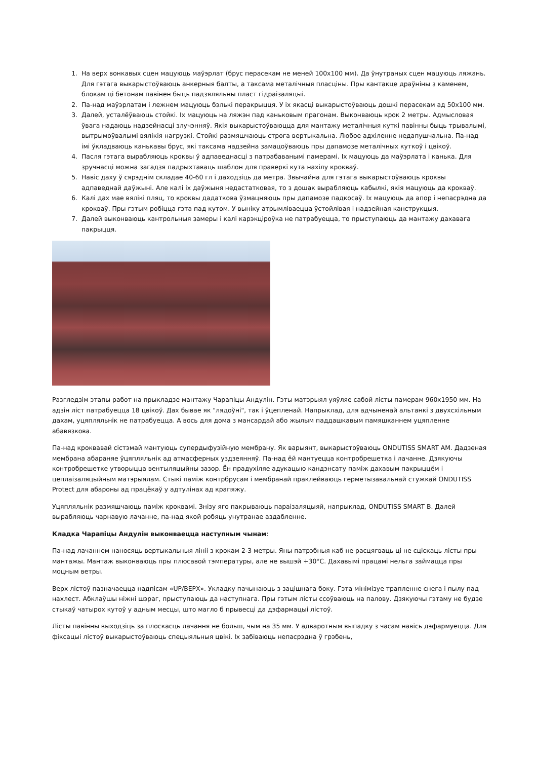1. На верх вонкавых сцен мацуюць маўэрлат (брус перасекам не меней 100х100 мм). Да ўнутраных сцен мацуюць ляжань. Для гэтага выкарыстоўваюць анкерныя балты, а таксама металічныя пласціны. Пры кантакце драўніны з каменем, блокам ці бетонам павінен быць падзяляльны пласт гідраізаляцыі.
2. Па-над маўэрлатам і лежнем мацуюць бэлькі перакрыцця. У іх якасці выкарыстоўваюць дошкі перасекам ад 50х100 мм.
3. Далей, усталёўваюць стойкі. Іх мацуюць на ляжэн пад каньковым прагонам. Выконваюць крок 2 метры. Адмысловая ўвага надаюць надзейнасці злучэнняў. Якія выкарыстоўваюцца для мантажу металічныя куткі павінны быць трывалымі, вытрымоўвалымі вялікія нагрузкі. Стойкі размяшчаюць строга вертыкальна. Любое адхіленне недапушчальна. Па-над імі ўкладваюць канькавы брус, які таксама надзейна замацоўваюць пры дапамозе металічных куткоў і цвікоў.
4. Пасля гэтага вырабляюць кроквы ў адпаведнасці з патрабаванымі памерамі. Іх мацуюць да маўэрлата і канька. Для зручнасці можна загадзя падрыхтаваць шаблон для праверкі кута нахілу крокваў.
5. Навіс даху ў сярэднім складае 40-60 гл і даходзіць да метра. Звычайна для гэтага выкарыстоўваюць кроквы адпаведнай даўжыні. Але калі іх даўжыня недастатковая, то з дошак вырабляюць кабылкі, якія мацуюць да крокваў.
6. Калі дах мае вялікі пляц, то кроквы дадаткова ўзмацняюць пры дапамозе падкосаў. Іх мацуюць да апор і непасрэдна да крокваў. Пры гэтым робіцца гэта пад кутом. У выніку атрымліваецца ўстойлівая і надзейная канструкцыя.
7. Далей выконваюць кантрольныя замеры і калі карэкціроўка не патрабуецца, то прыступаюць да мантажу дахавага пакрыцця.
Разгледзім этапы работ на прыкладзе мантажу Чарапіцы Андулін. Гэты матэрыял уяўляе сабой лісты памерам 960х1950 мм. На адзін ліст патрабуецца 18 цвікоў. Дах бывае як "лядоўні", так і ўцепленай. Напрыклад, для адчыненай альтанкі з двухсхільным дахам, уцяпляльнік не патрабуецца. А вось для дома з мансардай або жылым паддашкавым памяшканнем уцяпленне абавязкова.
Па-над кроквавай сістэмай мантуюць супердыфузійную мембрану. Як варыянт, выкарыстоўваюць ONDUTISS SMART AM. Дадзеная мембрана абараняе ўцяпляльнік ад атмасферных уздзеянняў. Па-над ёй мантуецца контробрешетка і лачанне. Дзякуючы контробрешетке утворыцца вентыляцыйны зазор. Ён прадухіляе адукацыю кандэнсату паміж дахавым пакрыццём і цеплаізаляцыйным матэрыялам. Стыкі паміж контрбрусам і мембранай праклейваюць герметызавальнай стужкай ONDUTISS Protect для абароны ад працёкаў у адтулінах ад крапяжу.
Уцяпляльнік размяшчаюць паміж кроквамі. Знізу яго пакрываюць параізаляцыяй, напрыклад, ONDUTISS SMART B. Далей вырабляюць чарнавую лачанне, па-над якой робяць унутранае аздабленне.
Кладка Чарапіцы Андулін выконваецца наступным чынам:
Па-над лачаннем наносяць вертыкальныя лініі з крокам 2-3 метры. Яны патрэбныя каб не расцягваць ці не сціскаць лісты пры мантажы. Мантаж выконваюць пры плюсавой тэмпературы, але не вышэй +30°C. Дахавымі працамі нельга займацца пры моцным ветры.
Верх лістоў пазначаецца надпісам «UP/ВЕРХ». Укладку пачынаюць з зацішнага боку. Гэта мінімізуе трапленне снега і пылу пад нахлест. Абклаўшы ніжні шэраг, прыступаюць да наступнага. Пры гэтым лісты ссоўваюць на палову. Дзякуючы гэтаму не будзе стыкаў чатырох кутоў у адным месцы, што магло б прывесці да дэфармацыі лістоў.
Лісты павінны выходзіць за плоскасць лачання не больш, чым на 35 мм. У адваротным выпадку з часам навісь дэфармуецца. Для фіксацыі лістоў выкарыстоўваюць спецыяльныя цвікі. Іх забіваюць непасрэдна ў грэбень,